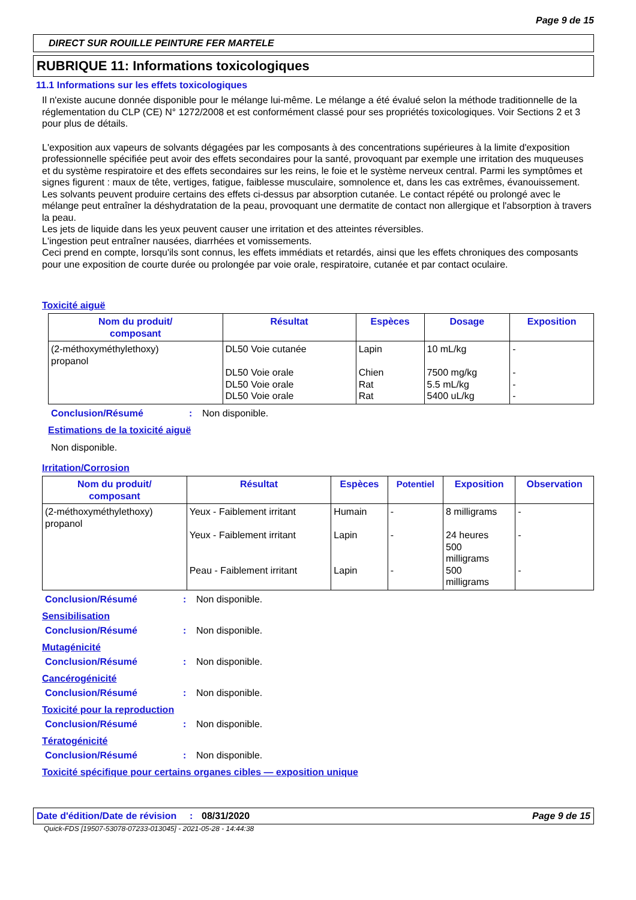Page 9 de 15
DIRECT SUR ROUILLE PEINTURE FER MARTELE
RUBRIQUE 11: Informations toxicologiques
11.1 Informations sur les effets toxicologiques
Il n'existe aucune donnée disponible pour le mélange lui-même. Le mélange a été évalué selon la méthode traditionnelle de la réglementation du CLP (CE) N° 1272/2008 et est conformément classé pour ses propriétés toxicologiques. Voir Sections 2 et 3 pour plus de détails.
L'exposition aux vapeurs de solvants dégagées par les composants à des concentrations supérieures à la limite d'exposition professionnelle spécifiée peut avoir des effets secondaires pour la santé, provoquant par exemple une irritation des muqueuses et du système respiratoire et des effets secondaires sur les reins, le foie et le système nerveux central. Parmi les symptômes et signes figurent : maux de tête, vertiges, fatigue, faiblesse musculaire, somnolence et, dans les cas extrêmes, évanouissement.
Les solvants peuvent produire certains des effets ci-dessus par absorption cutanée. Le contact répété ou prolongé avec le mélange peut entraîner la déshydratation de la peau, provoquant une dermatite de contact non allergique et l'absorption à travers la peau.
Les jets de liquide dans les yeux peuvent causer une irritation et des atteintes réversibles.
L'ingestion peut entraîner nausées, diarrhées et vomissements.
Ceci prend en compte, lorsqu'ils sont connus, les effets immédiats et retardés, ainsi que les effets chroniques des composants pour une exposition de courte durée ou prolongée par voie orale, respiratoire, cutanée et par contact oculaire.
Toxicité aiguë
| Nom du produit/ composant | Résultat | Espèces | Dosage | Exposition |
| --- | --- | --- | --- | --- |
| (2-méthoxyméthylethoxy) propanol | DL50 Voie cutanée DL50 Voie orale DL50 Voie orale DL50 Voie orale | Lapin Chien Rat Rat | 10 mL/kg 7500 mg/kg 5.5 mL/kg 5400 uL/kg | - - - - |
Conclusion/Résumé: Non disponible.
Estimations de la toxicité aiguë
Non disponible.
Irritation/Corrosion
| Nom du produit/ composant | Résultat | Espèces | Potentiel | Exposition | Observation |
| --- | --- | --- | --- | --- | --- |
| (2-méthoxyméthylethoxy) propanol | Yeux - Faiblement irritant Yeux - Faiblement irritant Peau - Faiblement irritant | Humain Lapin Lapin | - - - | 8 milligrams 24 heures 500 milligrams 500 milligrams | - - - |
Conclusion/Résumé: Non disponible.
Sensibilisation
Conclusion/Résumé: Non disponible.
Mutagénicité
Conclusion/Résumé: Non disponible.
Cancérogénicité
Conclusion/Résumé: Non disponible.
Toxicité pour la reproduction
Conclusion/Résumé: Non disponible.
Tératogénicité
Conclusion/Résumé: Non disponible.
Toxicité spécifique pour certains organes cibles — exposition unique
Date d'édition/Date de révision: 08/31/2020 Page 9 de 15
Quick-FDS [19507-53078-07233-013045] - 2021-05-28 - 14:44:38